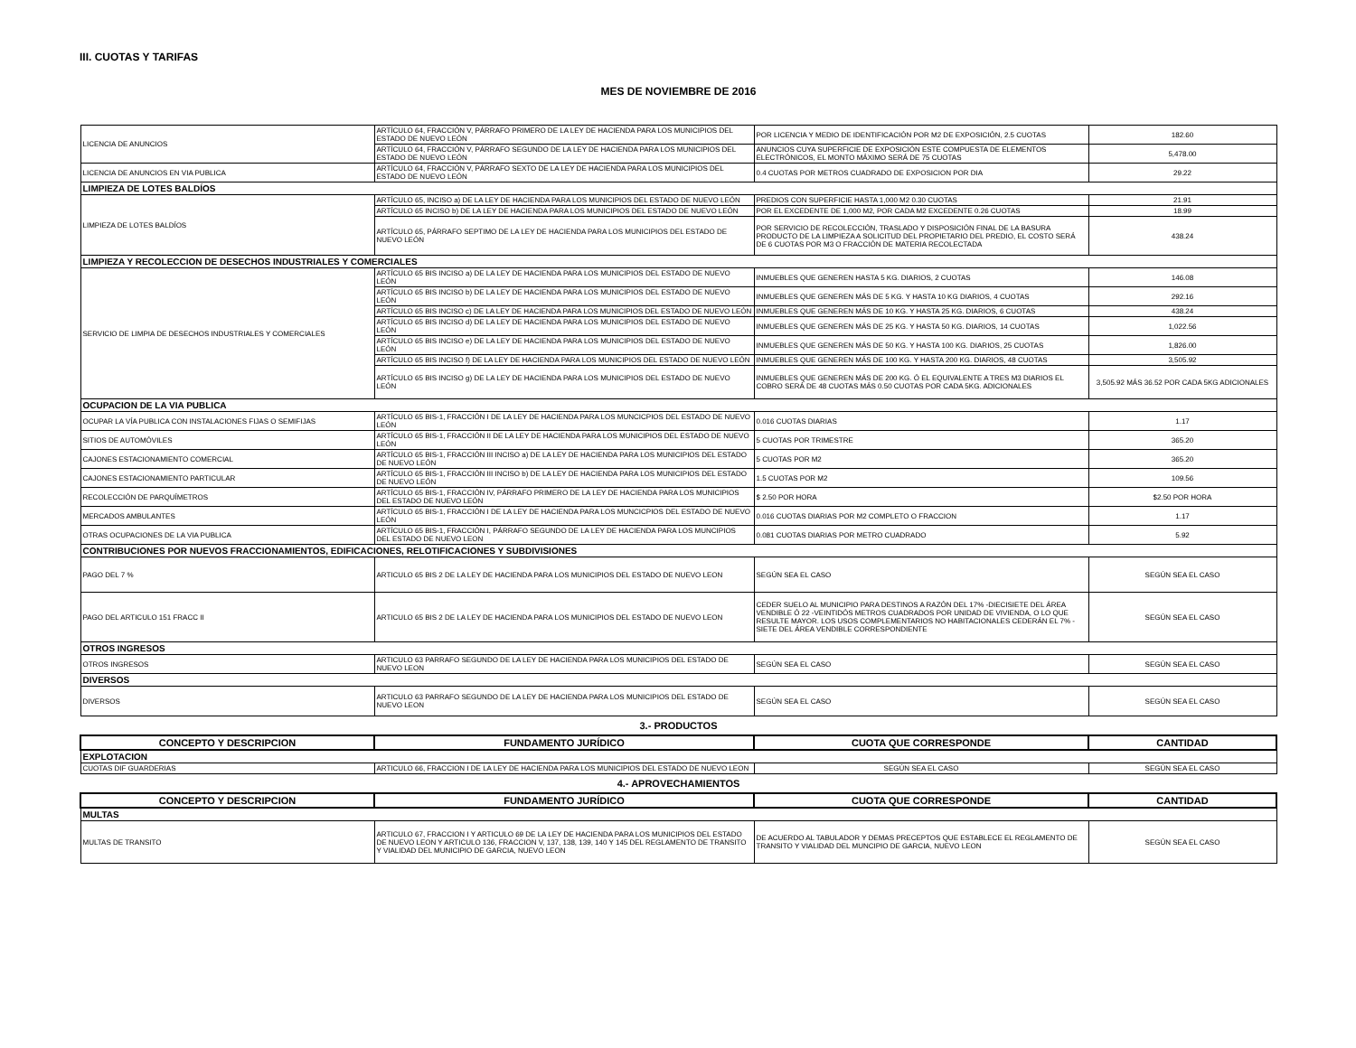III. CUOTAS Y TARIFAS
MES DE NOVIEMBRE DE 2016
| LICENCIA DE ANUNCIOS | ARTÍCULO 64, FRACCIÓN V, PÁRRAFO PRIMERO DE LA LEY DE HACIENDA PARA LOS MUNICIPIOS DEL ESTADO DE NUEVO LEÓN | POR LICENCIA Y MEDIO DE IDENTIFICACIÓN POR M2 DE EXPOSICIÓN, 2.5 CUOTAS | 182.60 |
| | ARTÍCULO 64, FRACCIÓN V, PÁRRAFO SEGUNDO DE LA LEY DE HACIENDA PARA LOS MUNICIPIOS DEL ESTADO DE NUEVO LEÓN | ANUNCIOS CUYA SUPERFICIE DE EXPOSICIÓN ESTE COMPUESTA DE ELEMENTOS ELECTRÓNICOS, EL MONTO MÁXIMO SERÁ DE 75 CUOTAS | 5,478.00 |
| LICENCIA DE ANUNCIOS EN VIA PUBLICA | ARTÍCULO 64, FRACCIÓN V, PÁRRAFO SEXTO DE LA LEY DE HACIENDA PARA LOS MUNICIPIOS DEL ESTADO DE NUEVO LEÓN | 0.4 CUOTAS POR METROS CUADRADO DE EXPOSICION POR DIA | 29.22 |
| LIMPIEZA DE LOTES BALDÍOS | | | |
| LIMPIEZA DE LOTES BALDÍOS | ARTÍCULO 65, INCISO a) DE LA LEY DE HACIENDA PARA LOS MUNICIPIOS DEL ESTADO DE NUEVO LEÓN | PREDIOS CON SUPERFICIE HASTA 1,000 M2 0.30 CUOTAS | 21.91 |
| | ARTÍCULO 65 INCISO b) DE LA LEY DE HACIENDA PARA LOS MUNICIPIOS DEL ESTADO DE NUEVO LEÓN | POR EL EXCEDENTE DE 1,000 M2, POR CADA M2 EXCEDENTE 0.26 CUOTAS | 18.99 |
| | ARTÍCULO 65, PÁRRAFO SEPTIMO DE LA LEY DE HACIENDA PARA LOS MUNICIPIOS DEL ESTADO DE NUEVO LEÓN | POR SERVICIO DE RECOLECCIÓN, TRASLADO Y DISPOSICIÓN FINAL DE LA BASURA PRODUCTO DE LA LIMPIEZA A SOLICITUD DEL PROPIETARIO DEL PREDIO, EL COSTO SERÁ DE 6 CUOTAS POR M3 O FRACCIÓN DE MATERIA RECOLECTADA | 438.24 |
| LIMPIEZA Y RECOLECCION DE DESECHOS INDUSTRIALES Y COMERCIALES | | | |
| SERVICIO DE LIMPIA DE DESECHOS INDUSTRIALES Y COMERCIALES | ARTÍCULO 65 BIS INCISO a) DE LA LEY DE HACIENDA PARA LOS MUNICIPIOS DEL ESTADO DE NUEVO LEÓN | INMUEBLES QUE GENEREN HASTA 5 KG. DIARIOS, 2 CUOTAS | 146.08 |
| | ARTÍCULO 65 BIS INCISO b) DE LA LEY DE HACIENDA PARA LOS MUNICIPIOS DEL ESTADO DE NUEVO LEÓN | INMUEBLES QUE GENEREN MÁS DE 5 KG. Y HASTA 10 KG DIARIOS, 4 CUOTAS | 292.16 |
| | ARTÍCULO 65 BIS INCISO c) DE LA LEY DE HACIENDA PARA LOS MUNICIPIOS DEL ESTADO DE NUEVO LEÓN | INMUEBLES QUE GENEREN MÁS DE 10 KG. Y HASTA 25 KG. DIARIOS, 6 CUOTAS | 438.24 |
| | ARTÍCULO 65 BIS INCISO d) DE LA LEY DE HACIENDA PARA LOS MUNICIPIOS DEL ESTADO DE NUEVO LEÓN | INMUEBLES QUE GENEREN MÁS DE 25 KG. Y HASTA 50 KG. DIARIOS, 14 CUOTAS | 1,022.56 |
| | ARTÍCULO 65 BIS INCISO e) DE LA LEY DE HACIENDA PARA LOS MUNICIPIOS DEL ESTADO DE NUEVO LEÓN | INMUEBLES QUE GENEREN MÁS DE 50 KG. Y HASTA 100 KG. DIARIOS, 25 CUOTAS | 1,826.00 |
| | ARTÍCULO 65 BIS INCISO f) DE LA LEY DE HACIENDA PARA LOS MUNICIPIOS DEL ESTADO DE NUEVO LEÓN | INMUEBLES QUE GENEREN MÁS DE 100 KG. Y HASTA 200 KG. DIARIOS, 48 CUOTAS | 3,505.92 |
| | ARTÍCULO 65 BIS INCISO g) DE LA LEY DE HACIENDA PARA LOS MUNICIPIOS DEL ESTADO DE NUEVO LEÓN | INMUEBLES QUE GENEREN MÁS DE 200 KG. Ó EL EQUIVALENTE A TRES M3 DIARIOS EL COBRO SERÁ DE 48 CUOTAS MÁS 0.50 CUOTAS POR CADA 5KG. ADICIONALES | 3,505.92 MÁS 36.52 POR CADA 5KG ADICIONALES |
| OCUPACION DE LA VIA PUBLICA | | | |
| OCUPAR LA VÍA PUBLICA CON INSTALACIONES FIJAS O SEMIFIJAS | ARTÍCULO 65 BIS-1, FRACCIÓN I DE LA LEY DE HACIENDA PARA LOS MUNCICPIOS DEL ESTADO DE NUEVO LEÓN | 0.016 CUOTAS DIARIAS | 1.17 |
| SITIOS DE AUTOMÓVILES | ARTÍCULO 65 BIS-1, FRACCIÓN II DE LA LEY DE HACIENDA PARA LOS MUNICIPIOS DEL ESTADO DE NUEVO LEÓN | 5 CUOTAS POR TRIMESTRE | 365.20 |
| CAJONES ESTACIONAMIENTO COMERCIAL | ARTÍCULO 65 BIS-1, FRACCIÓN III INCISO a) DE LA LEY DE HACIENDA PARA LOS MUNICIPIOS DEL ESTADO DE NUEVO LEÓN | 5 CUOTAS POR M2 | 365.20 |
| CAJONES ESTACIONAMIENTO PARTICULAR | ARTÍCULO 65 BIS-1, FRACCIÓN III INCISO b) DE LA LEY DE HACIENDA PARA LOS MUNICIPIOS DEL ESTADO DE NUEVO LEÓN | 1.5 CUOTAS POR M2 | 109.56 |
| RECOLECCIÓN DE PARQUÍMETROS | ARTÍCULO 65 BIS-1, FRACCIÓN IV, PÁRRAFO PRIMERO DE LA LEY DE HACIENDA PARA LOS MUNICIPIOS DEL ESTADO DE NUEVO LEÓN | $ 2.50 POR HORA | $2.50 POR HORA |
| MERCADOS AMBULANTES | ARTÍCULO 65 BIS-1, FRACCIÓN I DE LA LEY DE HACIENDA PARA LOS MUNCICPIOS DEL ESTADO DE NUEVO LEÓN | 0.016 CUOTAS DIARIAS POR M2 COMPLETO O FRACCION | 1.17 |
| OTRAS OCUPACIONES DE LA VIA PUBLICA | ARTÍCULO 65 BIS-1, FRACCIÓN I, PÁRRAFO SEGUNDO DE LA LEY DE HACIENDA PARA LOS MUNCIPIOS DEL ESTADO DE NUEVO LEON | 0.081 CUOTAS DIARIAS POR METRO CUADRADO | 5.92 |
| CONTRIBUCIONES POR NUEVOS FRACCIONAMIENTOS, EDIFICACIONES, RELOTIFICACIONES Y SUBDIVISIONES | | | |
| PAGO DEL 7 % | ARTICULO 65 BIS 2 DE LA LEY DE HACIENDA PARA LOS MUNICIPIOS DEL ESTADO DE NUEVO LEON | SEGÚN SEA EL CASO | SEGÚN SEA EL CASO |
| PAGO DEL ARTICULO 151 FRACC II | ARTICULO 65 BIS 2 DE LA LEY DE HACIENDA PARA LOS MUNICIPIOS DEL ESTADO DE NUEVO LEON | CEDER SUELO AL MUNICIPIO PARA DESTINOS A RAZÓN DEL 17% -DIECISIETE DEL ÁREA VENDIBLE Ó 22 -VEINTIDÓS METROS CUADRADOS POR UNIDAD DE VIVIENDA, O LO QUE RESULTE MAYOR. LOS USOS COMPLEMENTARIOS NO HABITACIONALES CEDERÁN EL 7% -SIETE DEL ÁREA VENDIBLE CORRESPONDIENTE | SEGÚN SEA EL CASO |
| OTROS INGRESOS | | | |
| OTROS INGRESOS | ARTICULO 63 PARRAFO SEGUNDO DE LA LEY DE HACIENDA PARA LOS MUNICIPIOS DEL ESTADO DE NUEVO LEON | SEGÚN SEA EL CASO | SEGÚN SEA EL CASO |
| DIVERSOS | | | |
| DIVERSOS | ARTICULO 63 PARRAFO SEGUNDO DE LA LEY DE HACIENDA PARA LOS MUNICIPIOS DEL ESTADO DE NUEVO LEON | SEGÚN SEA EL CASO | SEGÚN SEA EL CASO |
| 3.- PRODUCTOS | | | |
| CONCEPTO Y DESCRIPCION | FUNDAMENTO JURÍDICO | CUOTA QUE CORRESPONDE | CANTIDAD |
| EXPLOTACION | | | |
| CUOTAS DIF GUARDERIAS | ARTICULO 66, FRACCION I DE LA LEY DE HACIENDA PARA LOS MUNICIPIOS DEL ESTADO DE NUEVO LEON | SEGÚN SEA EL CASO | SEGÚN SEA EL CASO |
| 4.- APROVECHAMIENTOS | | | |
| CONCEPTO Y DESCRIPCION | FUNDAMENTO JURÍDICO | CUOTA QUE CORRESPONDE | CANTIDAD |
| MULTAS | | | |
| MULTAS DE TRANSITO | ARTICULO 67, FRACCION I Y ARTICULO 69 DE LA LEY DE HACIENDA PARA LOS MUNICIPIOS DEL ESTADO DE NUEVO LEON Y ARTICULO 136, FRACCION V, 137, 138, 139, 140 Y 145 DEL REGLAMENTO DE TRANSITO Y VIALIDAD DEL MUNICIPIO DE GARCIA, NUEVO LEON | DE ACUERDO AL TABULADOR Y DEMAS PRECEPTOS QUE ESTABLECE EL REGLAMENTO DE TRANSITO Y VIALIDAD DEL MUNCIPIO DE GARCIA, NUEVO LEON | SEGÚN SEA EL CASO |